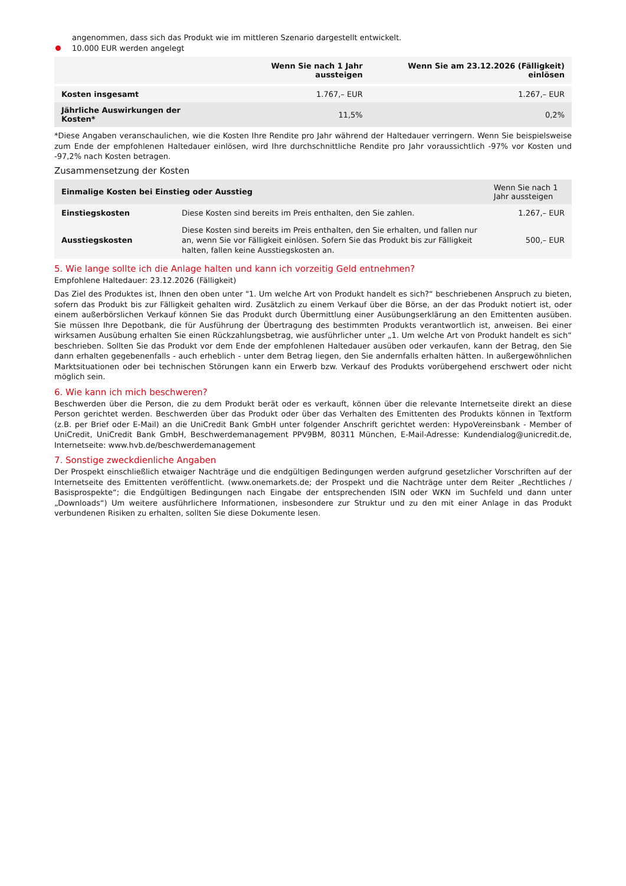angenommen, dass sich das Produkt wie im mittleren Szenario dargestellt entwickelt.
10.000 EUR werden angelegt
| | Wenn Sie nach 1 Jahr aussteigen | Wenn Sie am 23.12.2026 (Fälligkeit) einlösen |
| --- | --- | --- |
| Kosten insgesamt | 1.767,– EUR | 1.267,– EUR |
| Jährliche Auswirkungen der Kosten* | 11,5% | 0,2% |
*Diese Angaben veranschaulichen, wie die Kosten Ihre Rendite pro Jahr während der Haltedauer verringern. Wenn Sie beispielsweise zum Ende der empfohlenen Haltedauer einlösen, wird Ihre durchschnittliche Rendite pro Jahr voraussichtlich -97% vor Kosten und -97,2% nach Kosten betragen.
Zusammensetzung der Kosten
| Einmalige Kosten bei Einstieg oder Ausstieg | | Wenn Sie nach 1 Jahr aussteigen |
| --- | --- | --- |
| Einstiegskosten | Diese Kosten sind bereits im Preis enthalten, den Sie zahlen. | 1.267,– EUR |
| Ausstiegskosten | Diese Kosten sind bereits im Preis enthalten, den Sie erhalten, und fallen nur an, wenn Sie vor Fälligkeit einlösen. Sofern Sie das Produkt bis zur Fälligkeit halten, fallen keine Ausstiegskosten an. | 500,– EUR |
5. Wie lange sollte ich die Anlage halten und kann ich vorzeitig Geld entnehmen?
Empfohlene Haltedauer: 23.12.2026 (Fälligkeit)
Das Ziel des Produktes ist, Ihnen den oben unter "1. Um welche Art von Produkt handelt es sich?“ beschriebenen Anspruch zu bieten, sofern das Produkt bis zur Fälligkeit gehalten wird. Zusätzlich zu einem Verkauf über die Börse, an der das Produkt notiert ist, oder einem außerbörslichen Verkauf können Sie das Produkt durch Übermittlung einer Ausübungserklärung an den Emittenten ausüben. Sie müssen Ihre Depotbank, die für Ausführung der Übertragung des bestimmten Produkts verantwortlich ist, anweisen. Bei einer wirksamen Ausübung erhalten Sie einen Rückzahlungsbetrag, wie ausführlicher unter „1. Um welche Art von Produkt handelt es sich“ beschrieben. Sollten Sie das Produkt vor dem Ende der empfohlenen Haltedauer ausüben oder verkaufen, kann der Betrag, den Sie dann erhalten gegebenenfalls - auch erheblich - unter dem Betrag liegen, den Sie andernfalls erhalten hätten. In außergewöhnlichen Marktsituationen oder bei technischen Störungen kann ein Erwerb bzw. Verkauf des Produkts vorübergehend erschwert oder nicht möglich sein.
6. Wie kann ich mich beschweren?
Beschwerden über die Person, die zu dem Produkt berät oder es verkauft, können über die relevante Internetseite direkt an diese Person gerichtet werden. Beschwerden über das Produkt oder über das Verhalten des Emittenten des Produkts können in Textform (z.B. per Brief oder E-Mail) an die UniCredit Bank GmbH unter folgender Anschrift gerichtet werden: HypoVereinsbank - Member of UniCredit, UniCredit Bank GmbH, Beschwerdemanagement PPV9BM, 80311 München, E-Mail-Adresse: Kundendialog@unicredit.de, Internetseite: www.hvb.de/beschwerdemanagement
7. Sonstige zweckdienliche Angaben
Der Prospekt einschließlich etwaiger Nachträge und die endgültigen Bedingungen werden aufgrund gesetzlicher Vorschriften auf der Internetseite des Emittenten veröffentlicht. (www.onemarkets.de; der Prospekt und die Nachträge unter dem Reiter „Rechtliches / Basisprospekte“; die Endgültigen Bedingungen nach Eingabe der entsprechenden ISIN oder WKN im Suchfeld und dann unter „Downloads“) Um weitere ausführlichere Informationen, insbesondere zur Struktur und zu den mit einer Anlage in das Produkt verbundenen Risiken zu erhalten, sollten Sie diese Dokumente lesen.